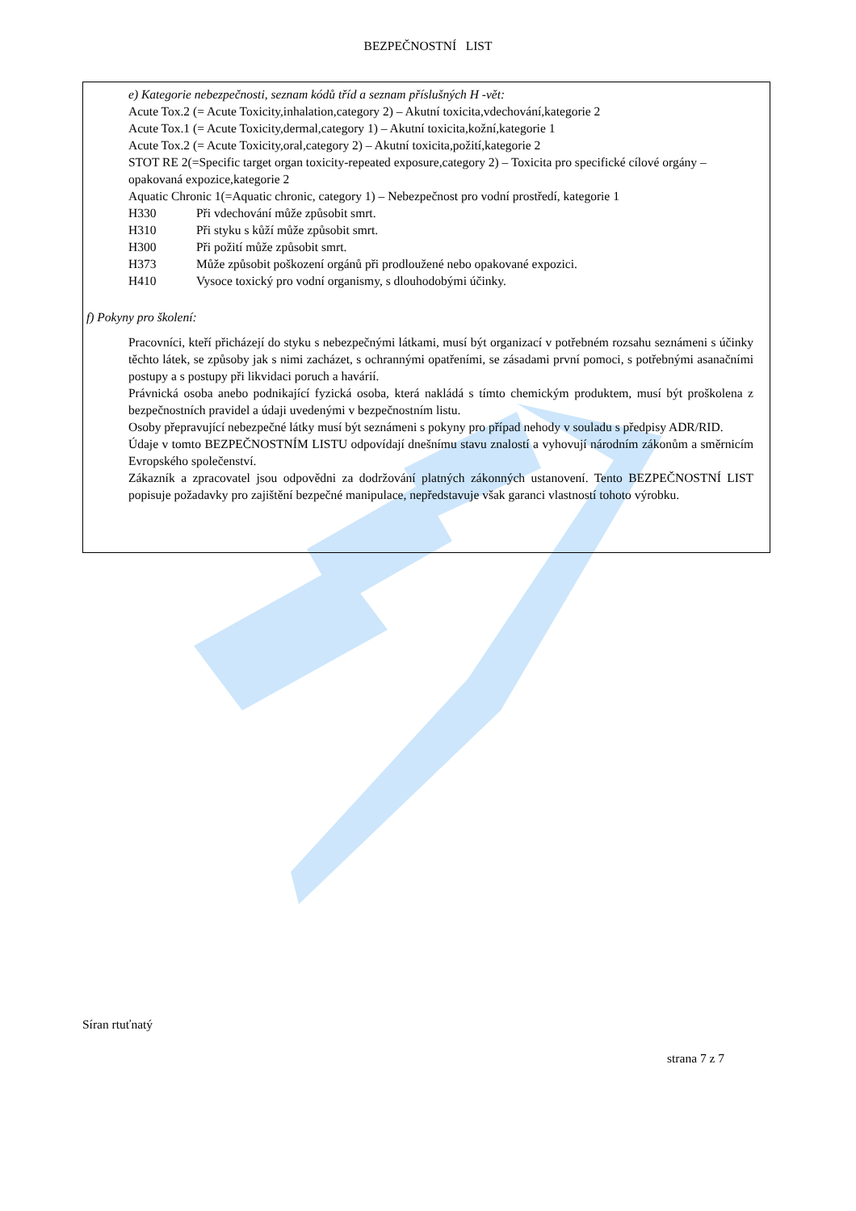BEZPEČNOSTNÍ LIST
e) Kategorie nebezpečnosti, seznam kódů tříd a seznam příslušných H -vět:
Acute Tox.2 (= Acute Toxicity,inhalation,category 2) – Akutní toxicita,vdechování,kategorie 2
Acute Tox.1 (= Acute Toxicity,dermal,category 1) – Akutní toxicita,kožní,kategorie 1
Acute Tox.2 (= Acute Toxicity,oral,category 2) – Akutní toxicita,požití,kategorie 2
STOT RE 2(=Specific target organ toxicity-repeated exposure,category 2) – Toxicita pro specifické cílové orgány – opakovaná expozice,kategorie 2
Aquatic Chronic 1(=Aquatic chronic, category 1) – Nebezpečnost pro vodní prostředí, kategorie 1
H330 Při vdechování může způsobit smrt.
H310 Při styku s kůží může způsobit smrt.
H300 Při požití může způsobit smrt.
H373 Může způsobit poškození orgánů při prodloužené nebo opakované expozici.
H410 Vysoce toxický pro vodní organismy, s dlouhodobými účinky.
f) Pokyny pro školení:
Pracovníci, kteří přicházejí do styku s nebezpečnými látkami, musí být organizací v potřebném rozsahu seznámeni s účinky těchto látek, se způsoby jak s nimi zacházet, s ochrannými opatřeními, se zásadami první pomoci, s potřebnými asanačními postupy a s postupy při likvidaci poruch a havárií.
Právnická osoba anebo podnikající fyzická osoba, která nakládá s tímto chemickým produktem, musí být proškolena z bezpečnostních pravidel a údaji uvedenými v bezpečnostním listu.
Osoby přepravující nebezpečné látky musí být seznámeni s pokyny pro případ nehody v souladu s předpisy ADR/RID.
Údaje v tomto BEZPEČNOSTNÍM LISTU odpovídají dnešnímu stavu znalostí a vyhovují národním zákonům a směrnicím Evropského společenství.
Zákazník a zpracovatel jsou odpovědni za dodržování platných zákonných ustanovení. Tento BEZPEČNOSTNÍ LIST popisuje požadavky pro zajištění bezpečné manipulace, nepředstavuje však garanci vlastností tohoto výrobku.
Síran rtuťnatý
strana 7 z 7